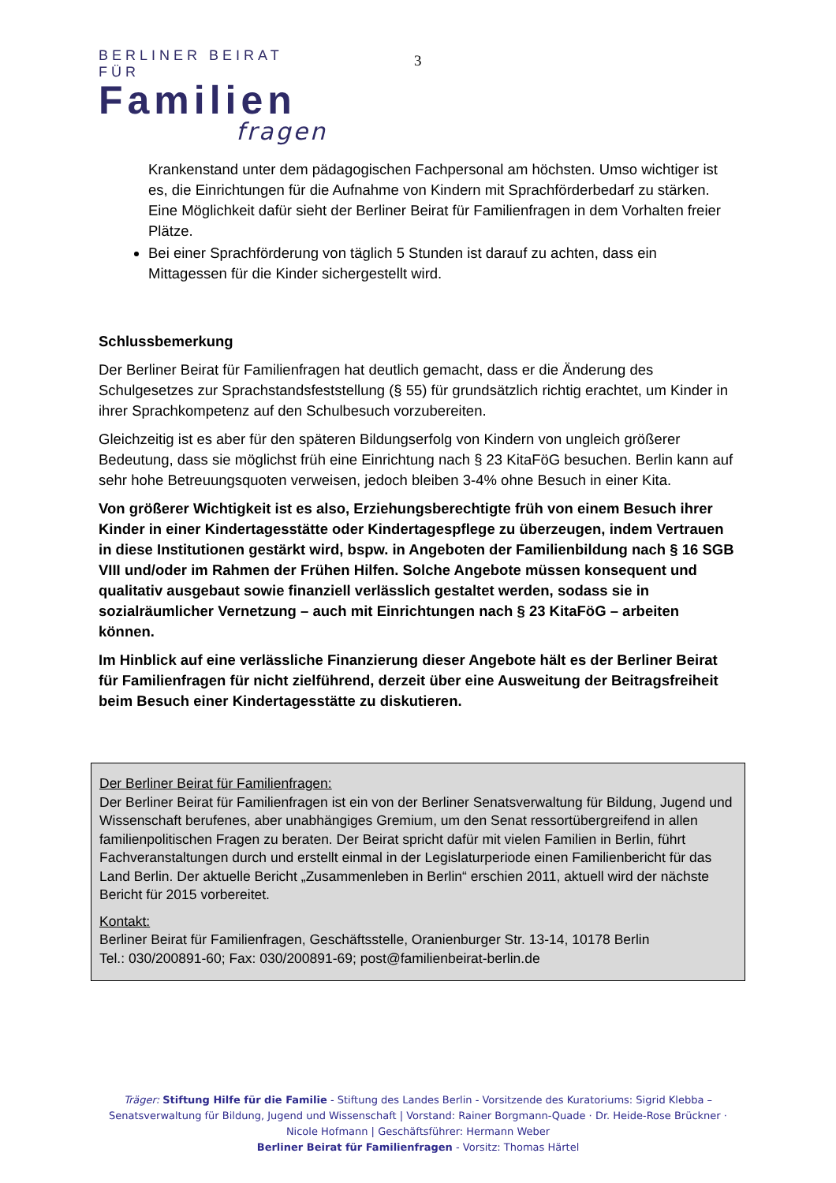BERLINER BEIRAT FÜR
Familien
fragen
3
Krankenstand unter dem pädagogischen Fachpersonal am höchsten. Umso wichtiger ist es, die Einrichtungen für die Aufnahme von Kindern mit Sprachförderbedarf zu stärken. Eine Möglichkeit dafür sieht der Berliner Beirat für Familienfragen in dem Vorhalten freier Plätze.
Bei einer Sprachförderung von täglich 5 Stunden ist darauf zu achten, dass ein Mittagessen für die Kinder sichergestellt wird.
Schlussbemerkung
Der Berliner Beirat für Familienfragen hat deutlich gemacht, dass er die Änderung des Schulgesetzes zur Sprachstandsfeststellung (§ 55) für grundsätzlich richtig erachtet, um Kinder in ihrer Sprachkompetenz auf den Schulbesuch vorzubereiten.
Gleichzeitig ist es aber für den späteren Bildungserfolg von Kindern von ungleich größerer Bedeutung, dass sie möglichst früh eine Einrichtung nach § 23 KitaFöG besuchen. Berlin kann auf sehr hohe Betreuungsquoten verweisen, jedoch bleiben 3-4% ohne Besuch in einer Kita.
Von größerer Wichtigkeit ist es also, Erziehungsberechtigte früh von einem Besuch ihrer Kinder in einer Kindertagesstätte oder Kindertagespflege zu überzeugen, indem Vertrauen in diese Institutionen gestärkt wird, bspw. in Angeboten der Familienbildung nach § 16 SGB VIII und/oder im Rahmen der Frühen Hilfen. Solche Angebote müssen konsequent und qualitativ ausgebaut sowie finanziell verlässlich gestaltet werden, sodass sie in sozialräumlicher Vernetzung – auch mit Einrichtungen nach § 23 KitaFöG – arbeiten können.
Im Hinblick auf eine verlässliche Finanzierung dieser Angebote hält es der Berliner Beirat für Familienfragen für nicht zielführend, derzeit über eine Ausweitung der Beitragsfreiheit beim Besuch einer Kindertagesstätte zu diskutieren.
Der Berliner Beirat für Familienfragen:
Der Berliner Beirat für Familienfragen ist ein von der Berliner Senatsverwaltung für Bildung, Jugend und Wissenschaft berufenes, aber unabhängiges Gremium, um den Senat ressortübergreifend in allen familienpolitischen Fragen zu beraten. Der Beirat spricht dafür mit vielen Familien in Berlin, führt Fachveranstaltungen durch und erstellt einmal in der Legislaturperiode einen Familienbericht für das Land Berlin. Der aktuelle Bericht „Zusammenleben in Berlin“ erschien 2011, aktuell wird der nächste Bericht für 2015 vorbereitet.
Kontakt:
Berliner Beirat für Familienfragen, Geschäftsstelle, Oranienburger Str. 13-14, 10178 Berlin
Tel.: 030/200891-60; Fax: 030/200891-69; post@familienbeirat-berlin.de
Träger: Stiftung Hilfe für die Familie - Stiftung des Landes Berlin - Vorsitzende des Kuratoriums: Sigrid Klebba – Senatsverwaltung für Bildung, Jugend und Wissenschaft | Vorstand: Rainer Borgmann-Quade · Dr. Heide-Rose Brückner · Nicole Hofmann | Geschäftsführer: Hermann Weber
Berliner Beirat für Familienfragen - Vorsitz: Thomas Härtel